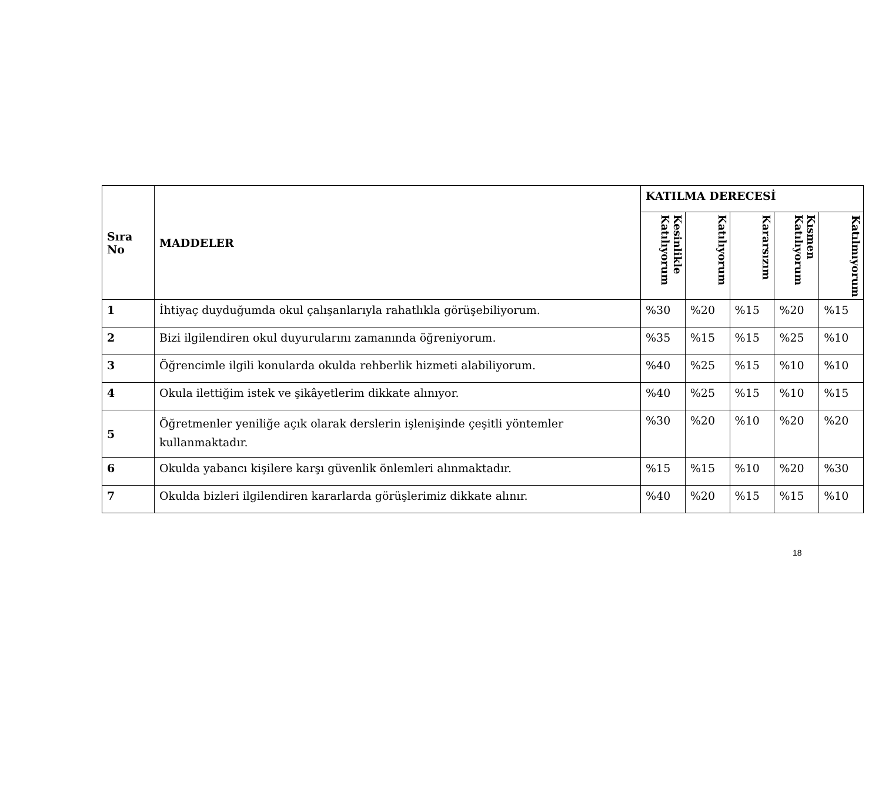| Sıra No | MADDELER | KATILMA DERECESİ | | | | |
| --- | --- | --- | --- | --- | --- | --- |
| | | Kesinlikle Katılıyorum | Katılıyorum | Kararsızım | Kısmen Katılıyorum | Katılmıyorum |
| 1 | İhtiyaç duyduğumda okul çalışanlarıyla rahatlıkla görüşebiliyorum. | %30 | %20 | %15 | %20 | %15 |
| 2 | Bizi ilgilendiren okul duyurularını zamanında öğreniyorum. | %35 | %15 | %15 | %25 | %10 |
| 3 | Öğrencimle ilgili konularda okulda rehberlik hizmeti alabiliyorum. | %40 | %25 | %15 | %10 | %10 |
| 4 | Okula ilettiğim istek ve şikâyetlerim dikkate alınıyor. | %40 | %25 | %15 | %10 | %15 |
| 5 | Öğretmenler yeniliğe açık olarak derslerin işlenişinde çeşitli yöntemler kullanmaktadır. | %30 | %20 | %10 | %20 | %20 |
| 6 | Okulda yabancı kişilere karşı güvenlik önlemleri alınmaktadır. | %15 | %15 | %10 | %20 | %30 |
| 7 | Okulda bizleri ilgilendiren kararlarda görüşlerimiz dikkate alınır. | %40 | %20 | %15 | %15 | %10 |
18